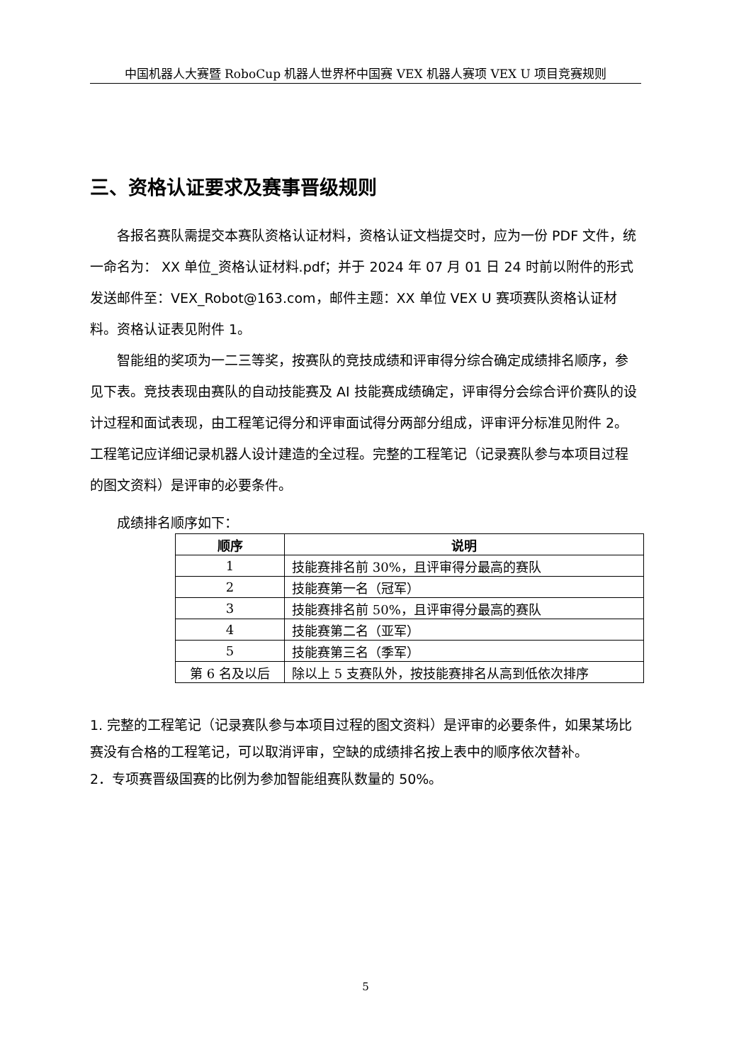中国机器人大赛暨 RoboCup 机器人世界杯中国赛 VEX 机器人赛项 VEX U 项目竞赛规则
三、资格认证要求及赛事晋级规则
各报名赛队需提交本赛队资格认证材料，资格认证文档提交时，应为一份 PDF 文件，统一命名为： XX 单位_资格认证材料.pdf；并于 2024 年 07 月 01 日 24 时前以附件的形式发送邮件至：VEX_Robot@163.com，邮件主题：XX 单位 VEX U 赛项赛队资格认证材料。资格认证表见附件 1。
智能组的奖项为一二三等奖，按赛队的竞技成绩和评审得分综合确定成绩排名顺序，参见下表。竞技表现由赛队的自动技能赛及 AI 技能赛成绩确定，评审得分会综合评价赛队的设计过程和面试表现，由工程笔记得分和评审面试得分两部分组成，评审评分标准见附件 2。工程笔记应详细记录机器人设计建造的全过程。完整的工程笔记（记录赛队参与本项目过程的图文资料）是评审的必要条件。
成绩排名顺序如下：
| 顺序 | 说明 |
| --- | --- |
| 1 | 技能赛排名前 30%，且评审得分最高的赛队 |
| 2 | 技能赛第一名（冠军） |
| 3 | 技能赛排名前 50%，且评审得分最高的赛队 |
| 4 | 技能赛第二名（亚军） |
| 5 | 技能赛第三名（季军） |
| 第 6 名及以后 | 除以上 5 支赛队外，按技能赛排名从高到低依次排序 |
1. 完整的工程笔记（记录赛队参与本项目过程的图文资料）是评审的必要条件，如果某场比赛没有合格的工程笔记，可以取消评审，空缺的成绩排名按上表中的顺序依次替补。
2．专项赛晋级国赛的比例为参加智能组赛队数量的 50%。
5